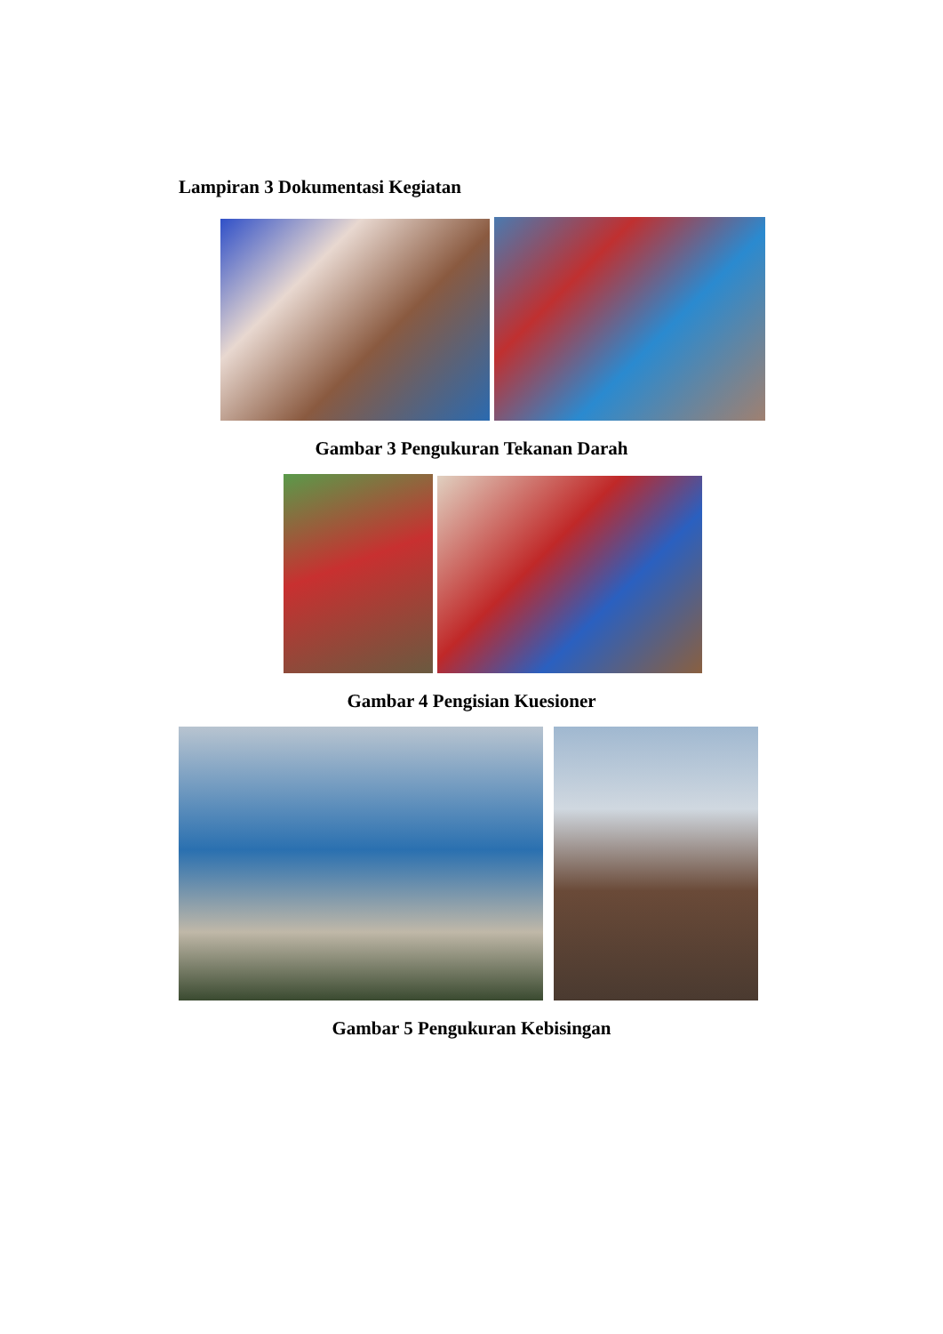Lampiran 3 Dokumentasi Kegiatan
Gambar 3 Pengukuran Tekanan Darah
Gambar 4 Pengisian Kuesioner
Gambar 5 Pengukuran Kebisingan